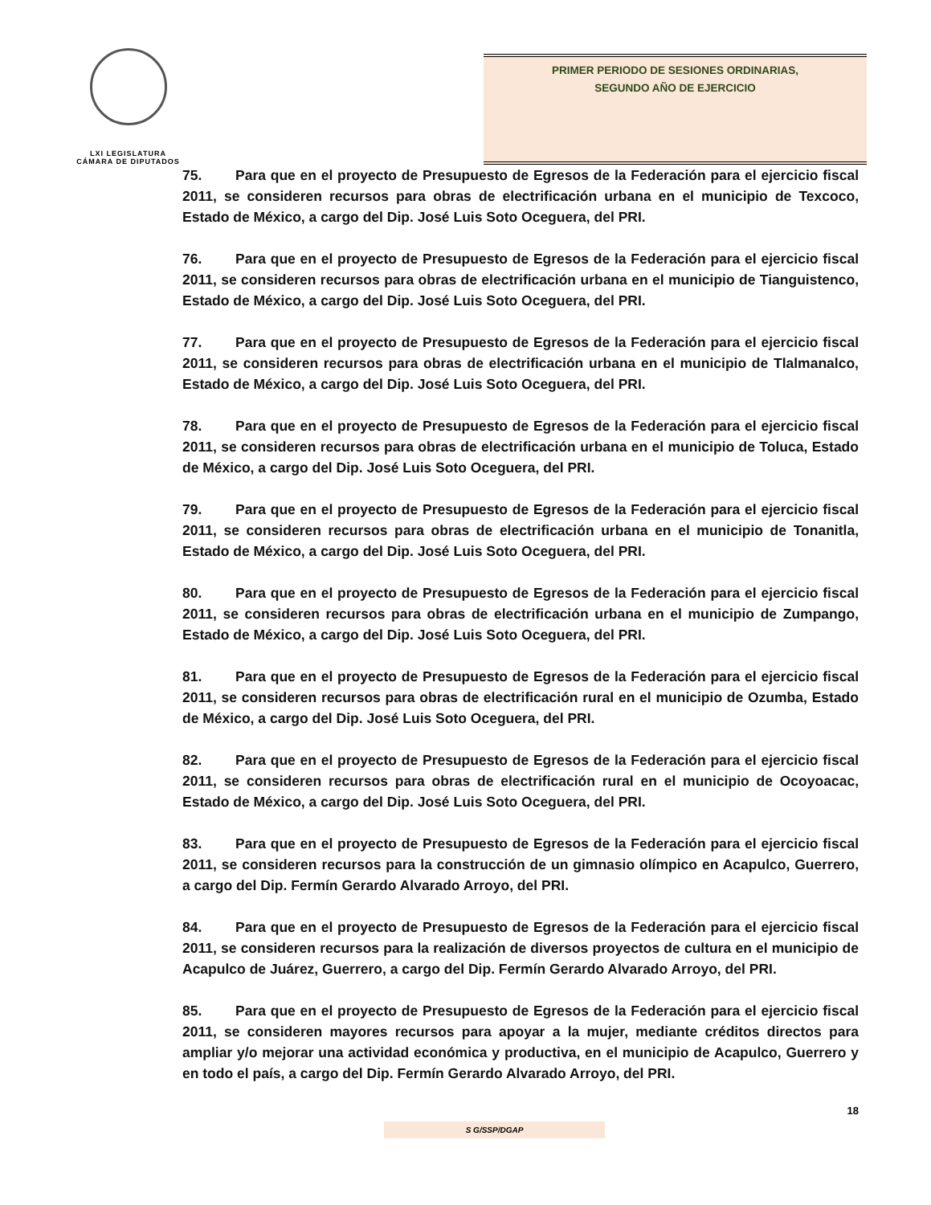LXI LEGISLATURA
CÁMARA DE DIPUTADOS
PRIMER PERIODO DE SESIONES ORDINARIAS,
SEGUNDO AÑO DE EJERCICIO
75. Para que en el proyecto de Presupuesto de Egresos de la Federación para el ejercicio fiscal 2011, se consideren recursos para obras de electrificación urbana en el municipio de Texcoco, Estado de México, a cargo del Dip. José Luis Soto Oceguera, del PRI.
76. Para que en el proyecto de Presupuesto de Egresos de la Federación para el ejercicio fiscal 2011, se consideren recursos para obras de electrificación urbana en el municipio de Tianguistenco, Estado de México, a cargo del Dip. José Luis Soto Oceguera, del PRI.
77. Para que en el proyecto de Presupuesto de Egresos de la Federación para el ejercicio fiscal 2011, se consideren recursos para obras de electrificación urbana en el municipio de Tlalmanalco, Estado de México, a cargo del Dip. José Luis Soto Oceguera, del PRI.
78. Para que en el proyecto de Presupuesto de Egresos de la Federación para el ejercicio fiscal 2011, se consideren recursos para obras de electrificación urbana en el municipio de Toluca, Estado de México, a cargo del Dip. José Luis Soto Oceguera, del PRI.
79. Para que en el proyecto de Presupuesto de Egresos de la Federación para el ejercicio fiscal 2011, se consideren recursos para obras de electrificación urbana en el municipio de Tonanitla, Estado de México, a cargo del Dip. José Luis Soto Oceguera, del PRI.
80. Para que en el proyecto de Presupuesto de Egresos de la Federación para el ejercicio fiscal 2011, se consideren recursos para obras de electrificación urbana en el municipio de Zumpango, Estado de México, a cargo del Dip. José Luis Soto Oceguera, del PRI.
81. Para que en el proyecto de Presupuesto de Egresos de la Federación para el ejercicio fiscal 2011, se consideren recursos para obras de electrificación rural en el municipio de Ozumba, Estado de México, a cargo del Dip. José Luis Soto Oceguera, del PRI.
82. Para que en el proyecto de Presupuesto de Egresos de la Federación para el ejercicio fiscal 2011, se consideren recursos para obras de electrificación rural en el municipio de Ocoyoacac, Estado de México, a cargo del Dip. José Luis Soto Oceguera, del PRI.
83. Para que en el proyecto de Presupuesto de Egresos de la Federación para el ejercicio fiscal 2011, se consideren recursos para la construcción de un gimnasio olímpico en Acapulco, Guerrero, a cargo del Dip. Fermín Gerardo Alvarado Arroyo, del PRI.
84. Para que en el proyecto de Presupuesto de Egresos de la Federación para el ejercicio fiscal 2011, se consideren recursos para la realización de diversos proyectos de cultura en el municipio de Acapulco de Juárez, Guerrero, a cargo del Dip. Fermín Gerardo Alvarado Arroyo, del PRI.
85. Para que en el proyecto de Presupuesto de Egresos de la Federación para el ejercicio fiscal 2011, se consideren mayores recursos para apoyar a la mujer, mediante créditos directos para ampliar y/o mejorar una actividad económica y productiva, en el municipio de Acapulco, Guerrero y en todo el país, a cargo del Dip. Fermín Gerardo Alvarado Arroyo, del PRI.
18
S G/SSP/DGAP